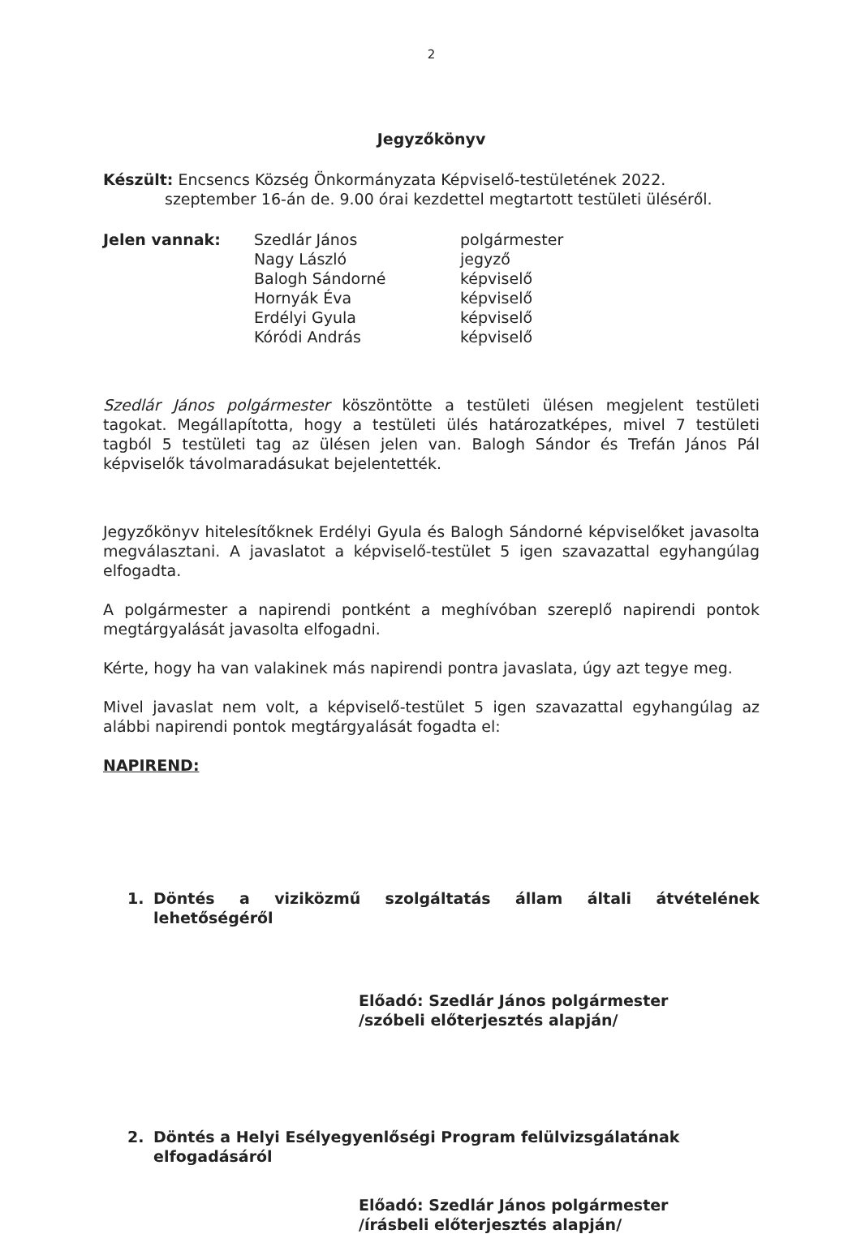2
Jegyzőkönyv
Készült: Encsencs Község Önkormányzata Képviselő-testületének 2022.
szeptember 16-án de. 9.00 órai kezdettel megtartott testületi üléséről.
| Jelen vannak: | Szedlár János | polgármester |
| | Nagy László | jegyző |
| | Balogh Sándorné | képviselő |
| | Hornyák Éva | képviselő |
| | Erdélyi Gyula | képviselő |
| | Kóródi András | képviselő |
Szedlár János polgármester köszöntötte a testületi ülésen megjelent testületi tagokat. Megállapította, hogy a testületi ülés határozatképes, mivel 7 testületi tagból 5 testületi tag az ülésen jelen van. Balogh Sándor és Trefán János Pál képviselők távolmaradásukat bejelentették.
Jegyzőkönyv hitelesítőknek Erdélyi Gyula és Balogh Sándorné képviselőket javasolta megválasztani. A javaslatot a képviselő-testület 5 igen szavazattal egyhangúlag elfogadta.
A polgármester a napirendi pontként a meghívóban szereplő napirendi pontok megtárgyalását javasolta elfogadni.
Kérte, hogy ha van valakinek más napirendi pontra javaslata, úgy azt tegye meg.
Mivel javaslat nem volt, a képviselő-testület 5 igen szavazattal egyhangúlag az alábbi napirendi pontok megtárgyalását fogadta el:
NAPIREND:
1. Döntés a viziközmű szolgáltatás állam általi átvételének lehetőségéről
Előadó: Szedlár János polgármester
/szóbeli előterjesztés alapján/
2. Döntés a Helyi Esélyegyenlőségi Program felülvizsgálatának elfogadásáról
Előadó: Szedlár János polgármester
/írásbeli előterjesztés alapján/